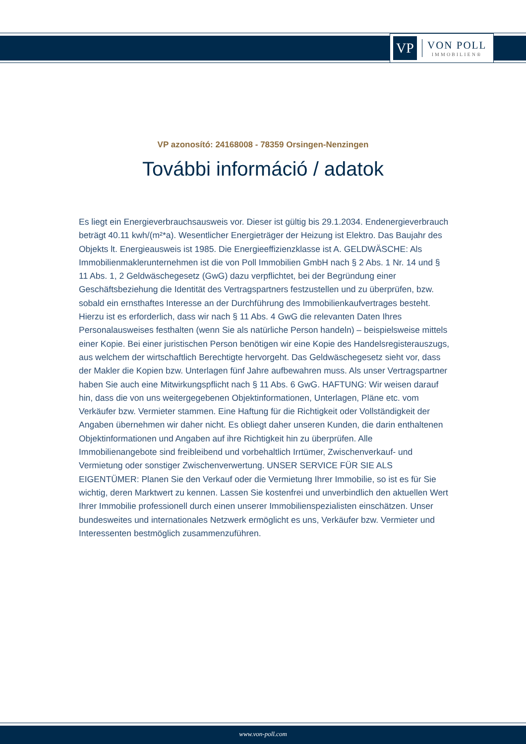VP
VON POLL
IMMOBILIEN®
VP azonosító: 24168008 - 78359 Orsingen-Nenzingen
További információ / adatok
Es liegt ein Energieverbrauchsausweis vor. Dieser ist gültig bis 29.1.2034. Endenergieverbrauch beträgt 40.11 kwh/(m²*a). Wesentlicher Energieträger der Heizung ist Elektro. Das Baujahr des Objekts lt. Energieausweis ist 1985. Die Energieeffizienzklasse ist A. GELDWÄSCHE: Als Immobilienmaklerunternehmen ist die von Poll Immobilien GmbH nach § 2 Abs. 1 Nr. 14 und § 11 Abs. 1, 2 Geldwäschegesetz (GwG) dazu verpflichtet, bei der Begründung einer Geschäftsbeziehung die Identität des Vertragspartners festzustellen und zu überprüfen, bzw. sobald ein ernsthaftes Interesse an der Durchführung des Immobilienkaufvertrages besteht. Hierzu ist es erforderlich, dass wir nach § 11 Abs. 4 GwG die relevanten Daten Ihres Personalausweises festhalten (wenn Sie als natürliche Person handeln) – beispielsweise mittels einer Kopie. Bei einer juristischen Person benötigen wir eine Kopie des Handelsregisterauszugs, aus welchem der wirtschaftlich Berechtigte hervorgeht. Das Geldwäschegesetz sieht vor, dass der Makler die Kopien bzw. Unterlagen fünf Jahre aufbewahren muss. Als unser Vertragspartner haben Sie auch eine Mitwirkungspflicht nach § 11 Abs. 6 GwG. HAFTUNG: Wir weisen darauf hin, dass die von uns weitergegebenen Objektinformationen, Unterlagen, Pläne etc. vom Verkäufer bzw. Vermieter stammen. Eine Haftung für die Richtigkeit oder Vollständigkeit der Angaben übernehmen wir daher nicht. Es obliegt daher unseren Kunden, die darin enthaltenen Objektinformationen und Angaben auf ihre Richtigkeit hin zu überprüfen. Alle Immobilienangebote sind freibleibend und vorbehaltlich Irrtümer, Zwischenverkauf- und Vermietung oder sonstiger Zwischenverwertung. UNSER SERVICE FÜR SIE ALS EIGENTÜMER: Planen Sie den Verkauf oder die Vermietung Ihrer Immobilie, so ist es für Sie wichtig, deren Marktwert zu kennen. Lassen Sie kostenfrei und unverbindlich den aktuellen Wert Ihrer Immobilie professionell durch einen unserer Immobilienspezialisten einschätzen. Unser bundesweites und internationales Netzwerk ermöglicht es uns, Verkäufer bzw. Vermieter und Interessenten bestmöglich zusammenzuführen.
www.von-poll.com